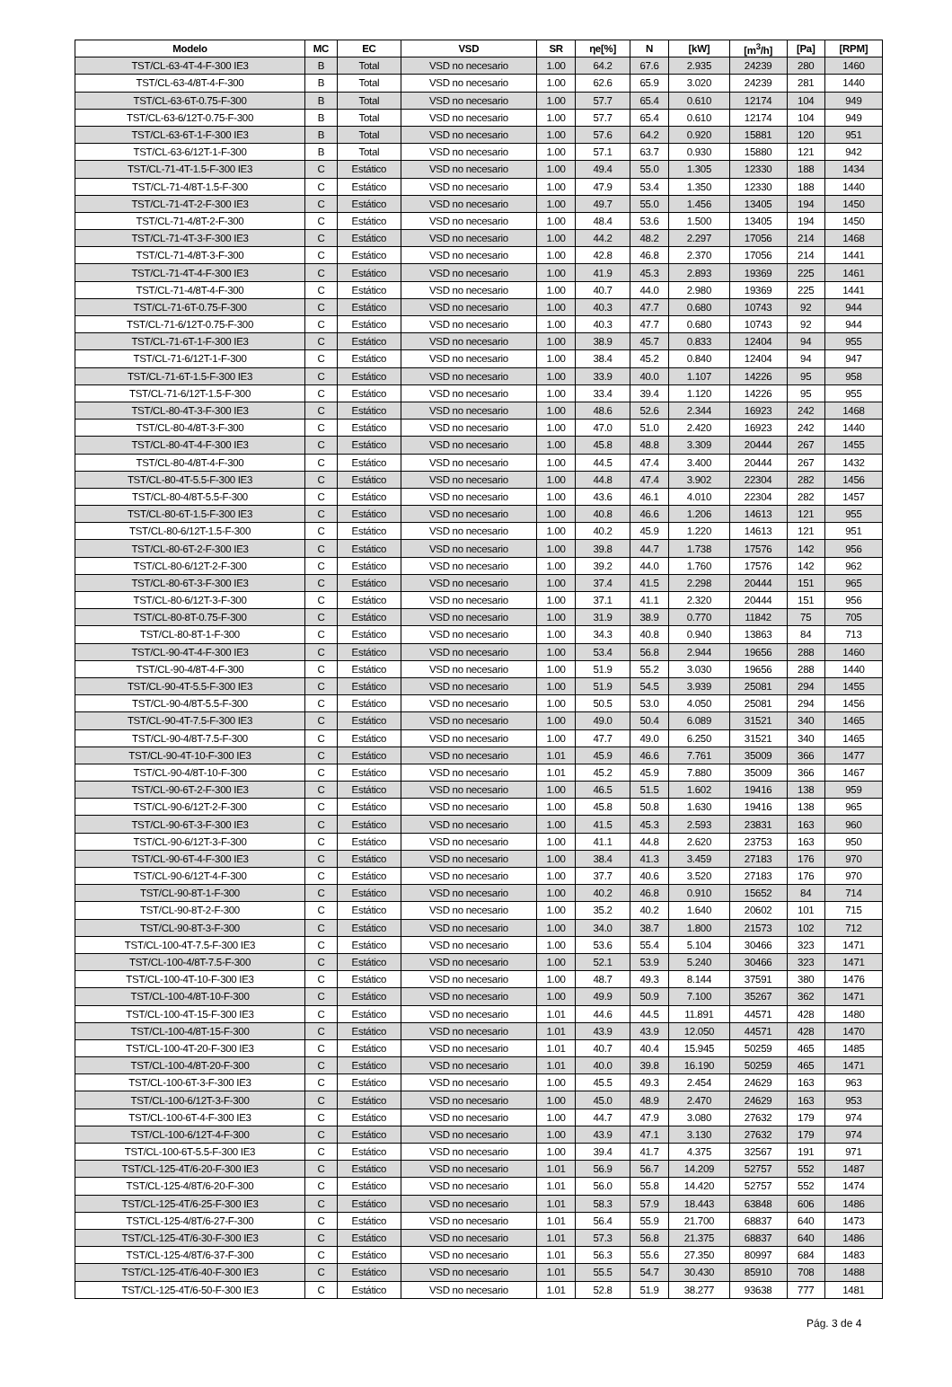| Modelo | MC | EC | VSD | SR | ηe[%] | N | [kW] | [m<sup>3</sup>/h] | [Pa] | [RPM] |
| --- | --- | --- | --- | --- | --- | --- | --- | --- | --- | --- |
| TST/CL-63-4T-4-F-300 IE3 | B | Total | VSD no necesario | 1.00 | 64.2 | 67.6 | 2.935 | 24239 | 280 | 1460 |
| TST/CL-63-4/8T-4-F-300 | B | Total | VSD no necesario | 1.00 | 62.6 | 65.9 | 3.020 | 24239 | 281 | 1440 |
| TST/CL-63-6T-0.75-F-300 | B | Total | VSD no necesario | 1.00 | 57.7 | 65.4 | 0.610 | 12174 | 104 | 949 |
| TST/CL-63-6/12T-0.75-F-300 | B | Total | VSD no necesario | 1.00 | 57.7 | 65.4 | 0.610 | 12174 | 104 | 949 |
| TST/CL-63-6T-1-F-300 IE3 | B | Total | VSD no necesario | 1.00 | 57.6 | 64.2 | 0.920 | 15881 | 120 | 951 |
| TST/CL-63-6/12T-1-F-300 | B | Total | VSD no necesario | 1.00 | 57.1 | 63.7 | 0.930 | 15880 | 121 | 942 |
| TST/CL-71-4T-1.5-F-300 IE3 | C | Estático | VSD no necesario | 1.00 | 49.4 | 55.0 | 1.305 | 12330 | 188 | 1434 |
| TST/CL-71-4/8T-1.5-F-300 | C | Estático | VSD no necesario | 1.00 | 47.9 | 53.4 | 1.350 | 12330 | 188 | 1440 |
| TST/CL-71-4T-2-F-300 IE3 | C | Estático | VSD no necesario | 1.00 | 49.7 | 55.0 | 1.456 | 13405 | 194 | 1450 |
| TST/CL-71-4/8T-2-F-300 | C | Estático | VSD no necesario | 1.00 | 48.4 | 53.6 | 1.500 | 13405 | 194 | 1450 |
| TST/CL-71-4T-3-F-300 IE3 | C | Estático | VSD no necesario | 1.00 | 44.2 | 48.2 | 2.297 | 17056 | 214 | 1468 |
| TST/CL-71-4/8T-3-F-300 | C | Estático | VSD no necesario | 1.00 | 42.8 | 46.8 | 2.370 | 17056 | 214 | 1441 |
| TST/CL-71-4T-4-F-300 IE3 | C | Estático | VSD no necesario | 1.00 | 41.9 | 45.3 | 2.893 | 19369 | 225 | 1461 |
| TST/CL-71-4/8T-4-F-300 | C | Estático | VSD no necesario | 1.00 | 40.7 | 44.0 | 2.980 | 19369 | 225 | 1441 |
| TST/CL-71-6T-0.75-F-300 | C | Estático | VSD no necesario | 1.00 | 40.3 | 47.7 | 0.680 | 10743 | 92 | 944 |
| TST/CL-71-6/12T-0.75-F-300 | C | Estático | VSD no necesario | 1.00 | 40.3 | 47.7 | 0.680 | 10743 | 92 | 944 |
| TST/CL-71-6T-1-F-300 IE3 | C | Estático | VSD no necesario | 1.00 | 38.9 | 45.7 | 0.833 | 12404 | 94 | 955 |
| TST/CL-71-6/12T-1-F-300 | C | Estático | VSD no necesario | 1.00 | 38.4 | 45.2 | 0.840 | 12404 | 94 | 947 |
| TST/CL-71-6T-1.5-F-300 IE3 | C | Estático | VSD no necesario | 1.00 | 33.9 | 40.0 | 1.107 | 14226 | 95 | 958 |
| TST/CL-71-6/12T-1.5-F-300 | C | Estático | VSD no necesario | 1.00 | 33.4 | 39.4 | 1.120 | 14226 | 95 | 955 |
| TST/CL-80-4T-3-F-300 IE3 | C | Estático | VSD no necesario | 1.00 | 48.6 | 52.6 | 2.344 | 16923 | 242 | 1468 |
| TST/CL-80-4/8T-3-F-300 | C | Estático | VSD no necesario | 1.00 | 47.0 | 51.0 | 2.420 | 16923 | 242 | 1440 |
| TST/CL-80-4T-4-F-300 IE3 | C | Estático | VSD no necesario | 1.00 | 45.8 | 48.8 | 3.309 | 20444 | 267 | 1455 |
| TST/CL-80-4/8T-4-F-300 | C | Estático | VSD no necesario | 1.00 | 44.5 | 47.4 | 3.400 | 20444 | 267 | 1432 |
| TST/CL-80-4T-5.5-F-300 IE3 | C | Estático | VSD no necesario | 1.00 | 44.8 | 47.4 | 3.902 | 22304 | 282 | 1456 |
| TST/CL-80-4/8T-5.5-F-300 | C | Estático | VSD no necesario | 1.00 | 43.6 | 46.1 | 4.010 | 22304 | 282 | 1457 |
| TST/CL-80-6T-1.5-F-300 IE3 | C | Estático | VSD no necesario | 1.00 | 40.8 | 46.6 | 1.206 | 14613 | 121 | 955 |
| TST/CL-80-6/12T-1.5-F-300 | C | Estático | VSD no necesario | 1.00 | 40.2 | 45.9 | 1.220 | 14613 | 121 | 951 |
| TST/CL-80-6T-2-F-300 IE3 | C | Estático | VSD no necesario | 1.00 | 39.8 | 44.7 | 1.738 | 17576 | 142 | 956 |
| TST/CL-80-6/12T-2-F-300 | C | Estático | VSD no necesario | 1.00 | 39.2 | 44.0 | 1.760 | 17576 | 142 | 962 |
| TST/CL-80-6T-3-F-300 IE3 | C | Estático | VSD no necesario | 1.00 | 37.4 | 41.5 | 2.298 | 20444 | 151 | 965 |
| TST/CL-80-6/12T-3-F-300 | C | Estático | VSD no necesario | 1.00 | 37.1 | 41.1 | 2.320 | 20444 | 151 | 956 |
| TST/CL-80-8T-0.75-F-300 | C | Estático | VSD no necesario | 1.00 | 31.9 | 38.9 | 0.770 | 11842 | 75 | 705 |
| TST/CL-80-8T-1-F-300 | C | Estático | VSD no necesario | 1.00 | 34.3 | 40.8 | 0.940 | 13863 | 84 | 713 |
| TST/CL-90-4T-4-F-300 IE3 | C | Estático | VSD no necesario | 1.00 | 53.4 | 56.8 | 2.944 | 19656 | 288 | 1460 |
| TST/CL-90-4/8T-4-F-300 | C | Estático | VSD no necesario | 1.00 | 51.9 | 55.2 | 3.030 | 19656 | 288 | 1440 |
| TST/CL-90-4T-5.5-F-300 IE3 | C | Estático | VSD no necesario | 1.00 | 51.9 | 54.5 | 3.939 | 25081 | 294 | 1455 |
| TST/CL-90-4/8T-5.5-F-300 | C | Estático | VSD no necesario | 1.00 | 50.5 | 53.0 | 4.050 | 25081 | 294 | 1456 |
| TST/CL-90-4T-7.5-F-300 IE3 | C | Estático | VSD no necesario | 1.00 | 49.0 | 50.4 | 6.089 | 31521 | 340 | 1465 |
| TST/CL-90-4/8T-7.5-F-300 | C | Estático | VSD no necesario | 1.00 | 47.7 | 49.0 | 6.250 | 31521 | 340 | 1465 |
| TST/CL-90-4T-10-F-300 IE3 | C | Estático | VSD no necesario | 1.01 | 45.9 | 46.6 | 7.761 | 35009 | 366 | 1477 |
| TST/CL-90-4/8T-10-F-300 | C | Estático | VSD no necesario | 1.01 | 45.2 | 45.9 | 7.880 | 35009 | 366 | 1467 |
| TST/CL-90-6T-2-F-300 IE3 | C | Estático | VSD no necesario | 1.00 | 46.5 | 51.5 | 1.602 | 19416 | 138 | 959 |
| TST/CL-90-6/12T-2-F-300 | C | Estático | VSD no necesario | 1.00 | 45.8 | 50.8 | 1.630 | 19416 | 138 | 965 |
| TST/CL-90-6T-3-F-300 IE3 | C | Estático | VSD no necesario | 1.00 | 41.5 | 45.3 | 2.593 | 23831 | 163 | 960 |
| TST/CL-90-6/12T-3-F-300 | C | Estático | VSD no necesario | 1.00 | 41.1 | 44.8 | 2.620 | 23753 | 163 | 950 |
| TST/CL-90-6T-4-F-300 IE3 | C | Estático | VSD no necesario | 1.00 | 38.4 | 41.3 | 3.459 | 27183 | 176 | 970 |
| TST/CL-90-6/12T-4-F-300 | C | Estático | VSD no necesario | 1.00 | 37.7 | 40.6 | 3.520 | 27183 | 176 | 970 |
| TST/CL-90-8T-1-F-300 | C | Estático | VSD no necesario | 1.00 | 40.2 | 46.8 | 0.910 | 15652 | 84 | 714 |
| TST/CL-90-8T-2-F-300 | C | Estático | VSD no necesario | 1.00 | 35.2 | 40.2 | 1.640 | 20602 | 101 | 715 |
| TST/CL-90-8T-3-F-300 | C | Estático | VSD no necesario | 1.00 | 34.0 | 38.7 | 1.800 | 21573 | 102 | 712 |
| TST/CL-100-4T-7.5-F-300 IE3 | C | Estático | VSD no necesario | 1.00 | 53.6 | 55.4 | 5.104 | 30466 | 323 | 1471 |
| TST/CL-100-4/8T-7.5-F-300 | C | Estático | VSD no necesario | 1.00 | 52.1 | 53.9 | 5.240 | 30466 | 323 | 1471 |
| TST/CL-100-4T-10-F-300 IE3 | C | Estático | VSD no necesario | 1.00 | 48.7 | 49.3 | 8.144 | 37591 | 380 | 1476 |
| TST/CL-100-4/8T-10-F-300 | C | Estático | VSD no necesario | 1.00 | 49.9 | 50.9 | 7.100 | 35267 | 362 | 1471 |
| TST/CL-100-4T-15-F-300 IE3 | C | Estático | VSD no necesario | 1.01 | 44.6 | 44.5 | 11.891 | 44571 | 428 | 1480 |
| TST/CL-100-4/8T-15-F-300 | C | Estático | VSD no necesario | 1.01 | 43.9 | 43.9 | 12.050 | 44571 | 428 | 1470 |
| TST/CL-100-4T-20-F-300 IE3 | C | Estático | VSD no necesario | 1.01 | 40.7 | 40.4 | 15.945 | 50259 | 465 | 1485 |
| TST/CL-100-4/8T-20-F-300 | C | Estático | VSD no necesario | 1.01 | 40.0 | 39.8 | 16.190 | 50259 | 465 | 1471 |
| TST/CL-100-6T-3-F-300 IE3 | C | Estático | VSD no necesario | 1.00 | 45.5 | 49.3 | 2.454 | 24629 | 163 | 963 |
| TST/CL-100-6/12T-3-F-300 | C | Estático | VSD no necesario | 1.00 | 45.0 | 48.9 | 2.470 | 24629 | 163 | 953 |
| TST/CL-100-6T-4-F-300 IE3 | C | Estático | VSD no necesario | 1.00 | 44.7 | 47.9 | 3.080 | 27632 | 179 | 974 |
| TST/CL-100-6/12T-4-F-300 | C | Estático | VSD no necesario | 1.00 | 43.9 | 47.1 | 3.130 | 27632 | 179 | 974 |
| TST/CL-100-6T-5.5-F-300 IE3 | C | Estático | VSD no necesario | 1.00 | 39.4 | 41.7 | 4.375 | 32567 | 191 | 971 |
| TST/CL-125-4T/6-20-F-300 IE3 | C | Estático | VSD no necesario | 1.01 | 56.9 | 56.7 | 14.209 | 52757 | 552 | 1487 |
| TST/CL-125-4/8T/6-20-F-300 | C | Estático | VSD no necesario | 1.01 | 56.0 | 55.8 | 14.420 | 52757 | 552 | 1474 |
| TST/CL-125-4T/6-25-F-300 IE3 | C | Estático | VSD no necesario | 1.01 | 58.3 | 57.9 | 18.443 | 63848 | 606 | 1486 |
| TST/CL-125-4/8T/6-27-F-300 | C | Estático | VSD no necesario | 1.01 | 56.4 | 55.9 | 21.700 | 68837 | 640 | 1473 |
| TST/CL-125-4T/6-30-F-300 IE3 | C | Estático | VSD no necesario | 1.01 | 57.3 | 56.8 | 21.375 | 68837 | 640 | 1486 |
| TST/CL-125-4/8T/6-37-F-300 | C | Estático | VSD no necesario | 1.01 | 56.3 | 55.6 | 27.350 | 80997 | 684 | 1483 |
| TST/CL-125-4T/6-40-F-300 IE3 | C | Estático | VSD no necesario | 1.01 | 55.5 | 54.7 | 30.430 | 85910 | 708 | 1488 |
| TST/CL-125-4T/6-50-F-300 IE3 | C | Estático | VSD no necesario | 1.01 | 52.8 | 51.9 | 38.277 | 93638 | 777 | 1481 |
Pág. 3 de 4